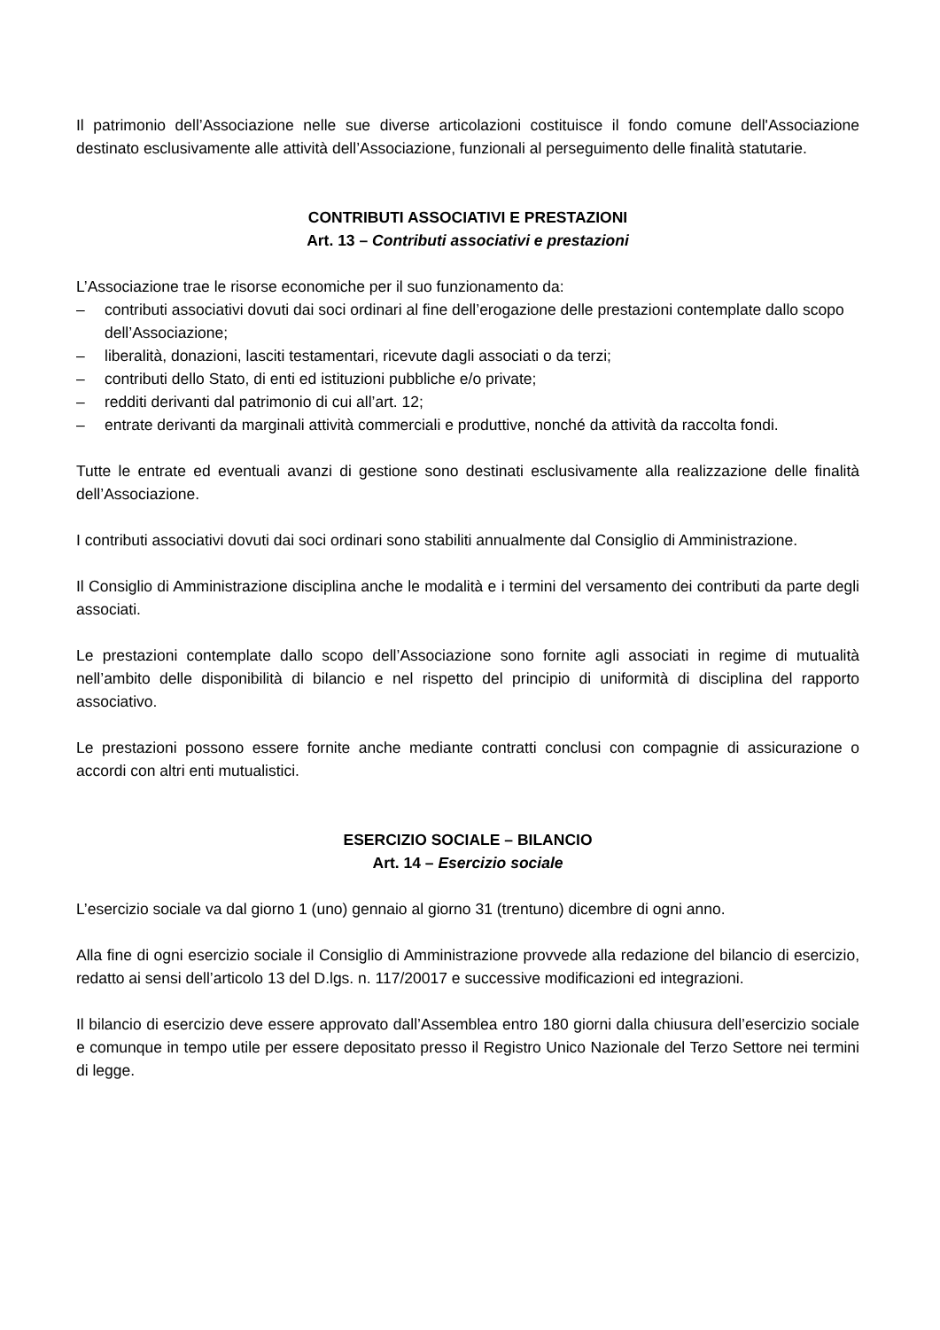Il patrimonio dell’Associazione nelle sue diverse articolazioni costituisce il fondo comune dell'Associazione destinato esclusivamente alle attività dell’Associazione, funzionali al perseguimento delle finalità statutarie.
CONTRIBUTI ASSOCIATIVI E PRESTAZIONI
Art. 13 – Contributi associativi e prestazioni
L’Associazione trae le risorse economiche per il suo funzionamento da:
– contributi associativi dovuti dai soci ordinari al fine dell’erogazione delle prestazioni contemplate dallo scopo dell’Associazione;
– liberalità, donazioni, lasciti testamentari, ricevute dagli associati o da terzi;
– contributi dello Stato, di enti ed istituzioni pubbliche e/o private;
– redditi derivanti dal patrimonio di cui all’art. 12;
– entrate derivanti da marginali attività commerciali e produttive, nonché da attività da raccolta fondi.
Tutte le entrate ed eventuali avanzi di gestione sono destinati esclusivamente alla realizzazione delle finalità dell’Associazione.
I contributi associativi dovuti dai soci ordinari sono stabiliti annualmente dal Consiglio di Amministrazione.
Il Consiglio di Amministrazione disciplina anche le modalità e i termini del versamento dei contributi da parte degli associati.
Le prestazioni contemplate dallo scopo dell’Associazione sono fornite agli associati in regime di mutualità nell’ambito delle disponibilità di bilancio e nel rispetto del principio di uniformità di disciplina del rapporto associativo.
Le prestazioni possono essere fornite anche mediante contratti conclusi con compagnie di assicurazione o accordi con altri enti mutualistici.
ESERCIZIO SOCIALE – BILANCIO
Art. 14 – Esercizio sociale
L’esercizio sociale va dal giorno 1 (uno) gennaio al giorno 31 (trentuno) dicembre di ogni anno.
Alla fine di ogni esercizio sociale il Consiglio di Amministrazione provvede alla redazione del bilancio di esercizio, redatto ai sensi dell’articolo 13 del D.lgs. n. 117/20017 e successive modificazioni ed integrazioni.
Il bilancio di esercizio deve essere approvato dall’Assemblea entro 180 giorni dalla chiusura dell’esercizio sociale e comunque in tempo utile per essere depositato presso il Registro Unico Nazionale del Terzo Settore nei termini di legge.